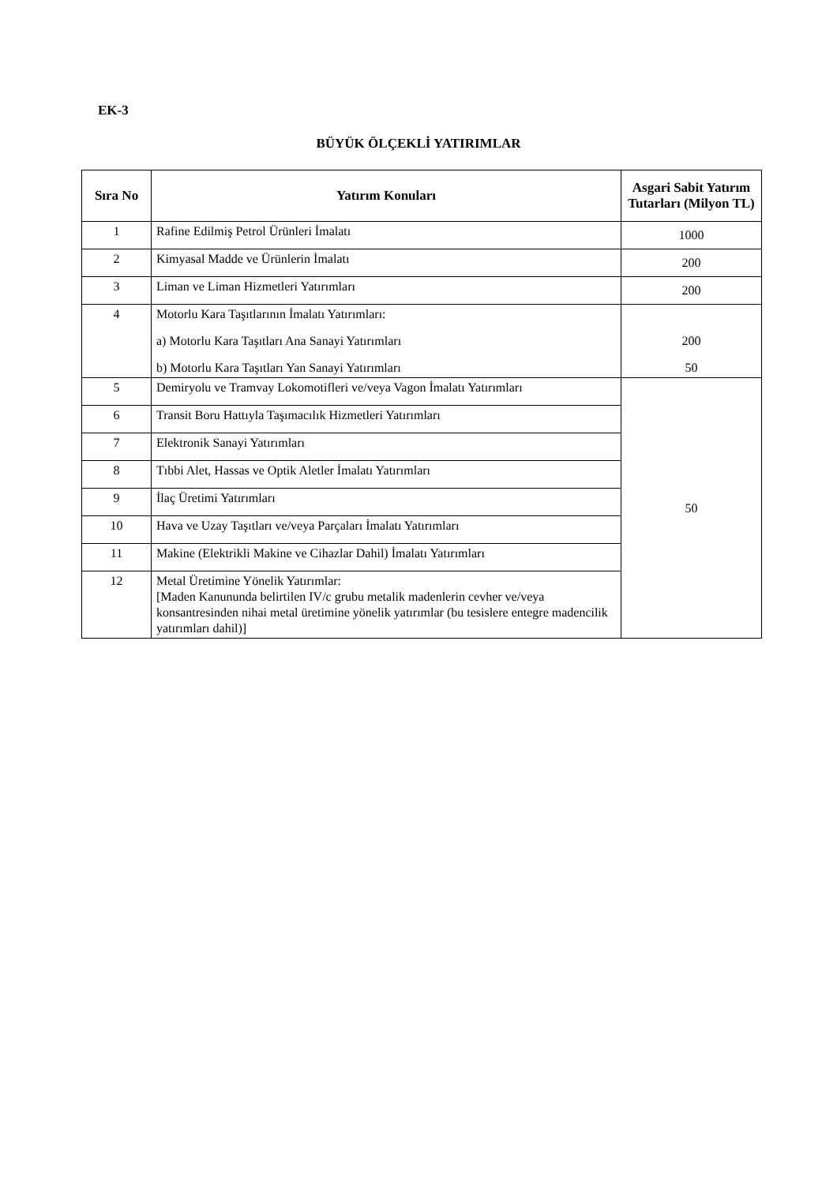EK-3
BÜYÜK ÖLÇEKLİ YATIRIMLAR
| Sıra No | Yatırım Konuları | Asgari Sabit Yatırım Tutarları (Milyon TL) |
| --- | --- | --- |
| 1 | Rafine Edilmiş Petrol Ürünleri İmalatı | 1000 |
| 2 | Kimyasal Madde ve Ürünlerin İmalatı | 200 |
| 3 | Liman ve Liman Hizmetleri Yatırımları | 200 |
| 4 | Motorlu Kara Taşıtlarının İmalatı Yatırımları: a) Motorlu Kara Taşıtları Ana Sanayi Yatırımları b) Motorlu Kara Taşıtları Yan Sanayi Yatırımları | 200 50 |
| 5 | Demiryolu ve Tramvay Lokomotifleri ve/veya Vagon İmalatı Yatırımları | 50 |
| 6 | Transit Boru Hattıyla Taşımacılık Hizmetleri Yatırımları | |
| 7 | Elektronik Sanayi Yatırımları | |
| 8 | Tıbbi Alet, Hassas ve Optik Aletler İmalatı Yatırımları | |
| 9 | İlaç Üretimi Yatırımları | |
| 10 | Hava ve Uzay Taşıtları ve/veya Parçaları İmalatı Yatırımları | |
| 11 | Makine (Elektrikli Makine ve Cihazlar Dahil) İmalatı Yatırımları | |
| 12 | Metal Üretimine Yönelik Yatırımlar: [Maden Kanununda belirtilen IV/c grubu metalik madenlerin cevher ve/veya konsantresinden nihai metal üretimine yönelik yatırımlar (bu tesislere entegre madencilik yatırımları dahil)] | |